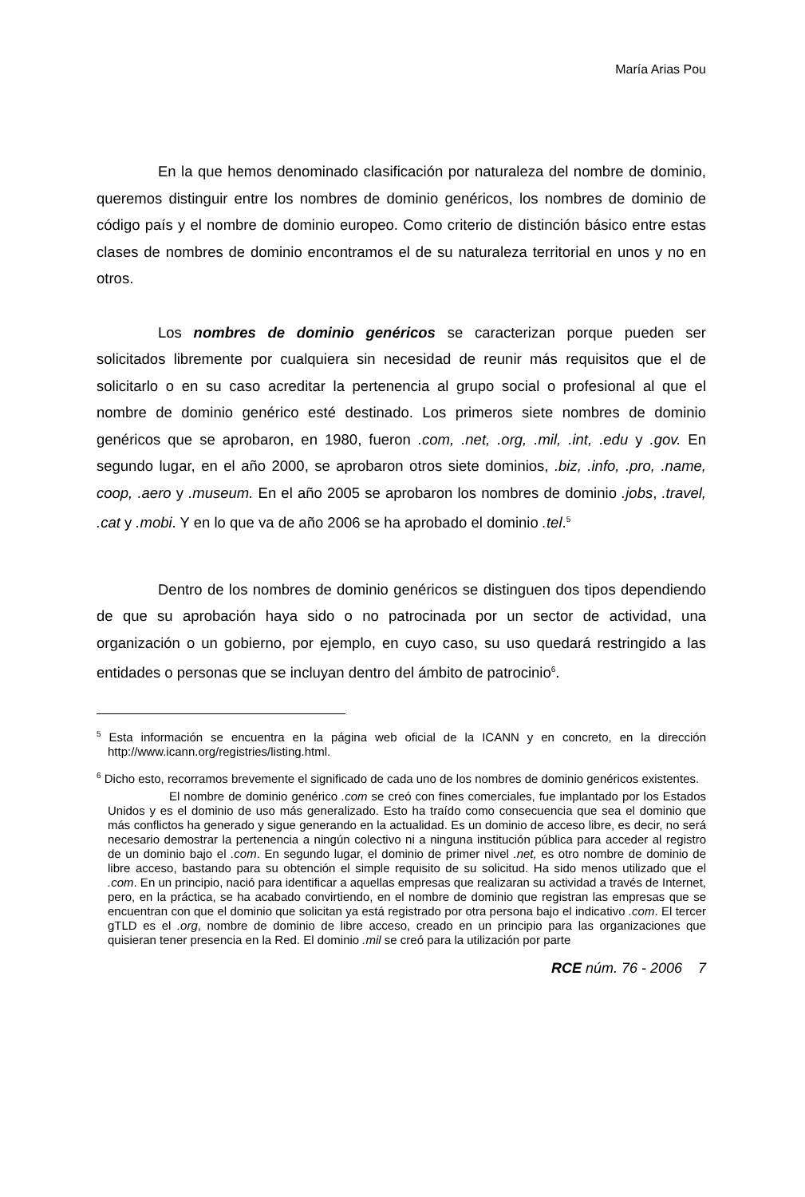María Arias Pou
En la que hemos denominado clasificación por naturaleza del nombre de dominio, queremos distinguir entre los nombres de dominio genéricos, los nombres de dominio de código país y el nombre de dominio europeo. Como criterio de distinción básico entre estas clases de nombres de dominio encontramos el de su naturaleza territorial en unos y no en otros.
Los nombres de dominio genéricos se caracterizan porque pueden ser solicitados libremente por cualquiera sin necesidad de reunir más requisitos que el de solicitarlo o en su caso acreditar la pertenencia al grupo social o profesional al que el nombre de dominio genérico esté destinado. Los primeros siete nombres de dominio genéricos que se aprobaron, en 1980, fueron .com, .net, .org, .mil, .int, .edu y .gov. En segundo lugar, en el año 2000, se aprobaron otros siete dominios, .biz, .info, .pro, .name, coop, .aero y .museum. En el año 2005 se aprobaron los nombres de dominio .jobs, .travel, .cat y .mobi. Y en lo que va de año 2006 se ha aprobado el dominio .tel.<sup>5</sup>
Dentro de los nombres de dominio genéricos se distinguen dos tipos dependiendo de que su aprobación haya sido o no patrocinada por un sector de actividad, una organización o un gobierno, por ejemplo, en cuyo caso, su uso quedará restringido a las entidades o personas que se incluyan dentro del ámbito de patrocinio<sup>6</sup>.
<sup>5</sup> Esta información se encuentra en la página web oficial de la ICANN y en concreto, en la dirección http://www.icann.org/registries/listing.html.
<sup>6</sup> Dicho esto, recorramos brevemente el significado de cada uno de los nombres de dominio genéricos existentes.
El nombre de dominio genérico .com se creó con fines comerciales, fue implantado por los Estados Unidos y es el dominio de uso más generalizado. Esto ha traído como consecuencia que sea el dominio que más conflictos ha generado y sigue generando en la actualidad. Es un dominio de acceso libre, es decir, no será necesario demostrar la pertenencia a ningún colectivo ni a ninguna institución pública para acceder al registro de un dominio bajo el .com. En segundo lugar, el dominio de primer nivel .net, es otro nombre de dominio de libre acceso, bastando para su obtención el simple requisito de su solicitud. Ha sido menos utilizado que el .com. En un principio, nació para identificar a aquellas empresas que realizaran su actividad a través de Internet, pero, en la práctica, se ha acabado convirtiendo, en el nombre de dominio que registran las empresas que se encuentran con que el dominio que solicitan ya está registrado por otra persona bajo el indicativo .com. El tercer gTLD es el .org, nombre de dominio de libre acceso, creado en un principio para las organizaciones que quisieran tener presencia en la Red. El dominio .mil se creó para la utilización por parte
RCE núm. 76 - 2006 7